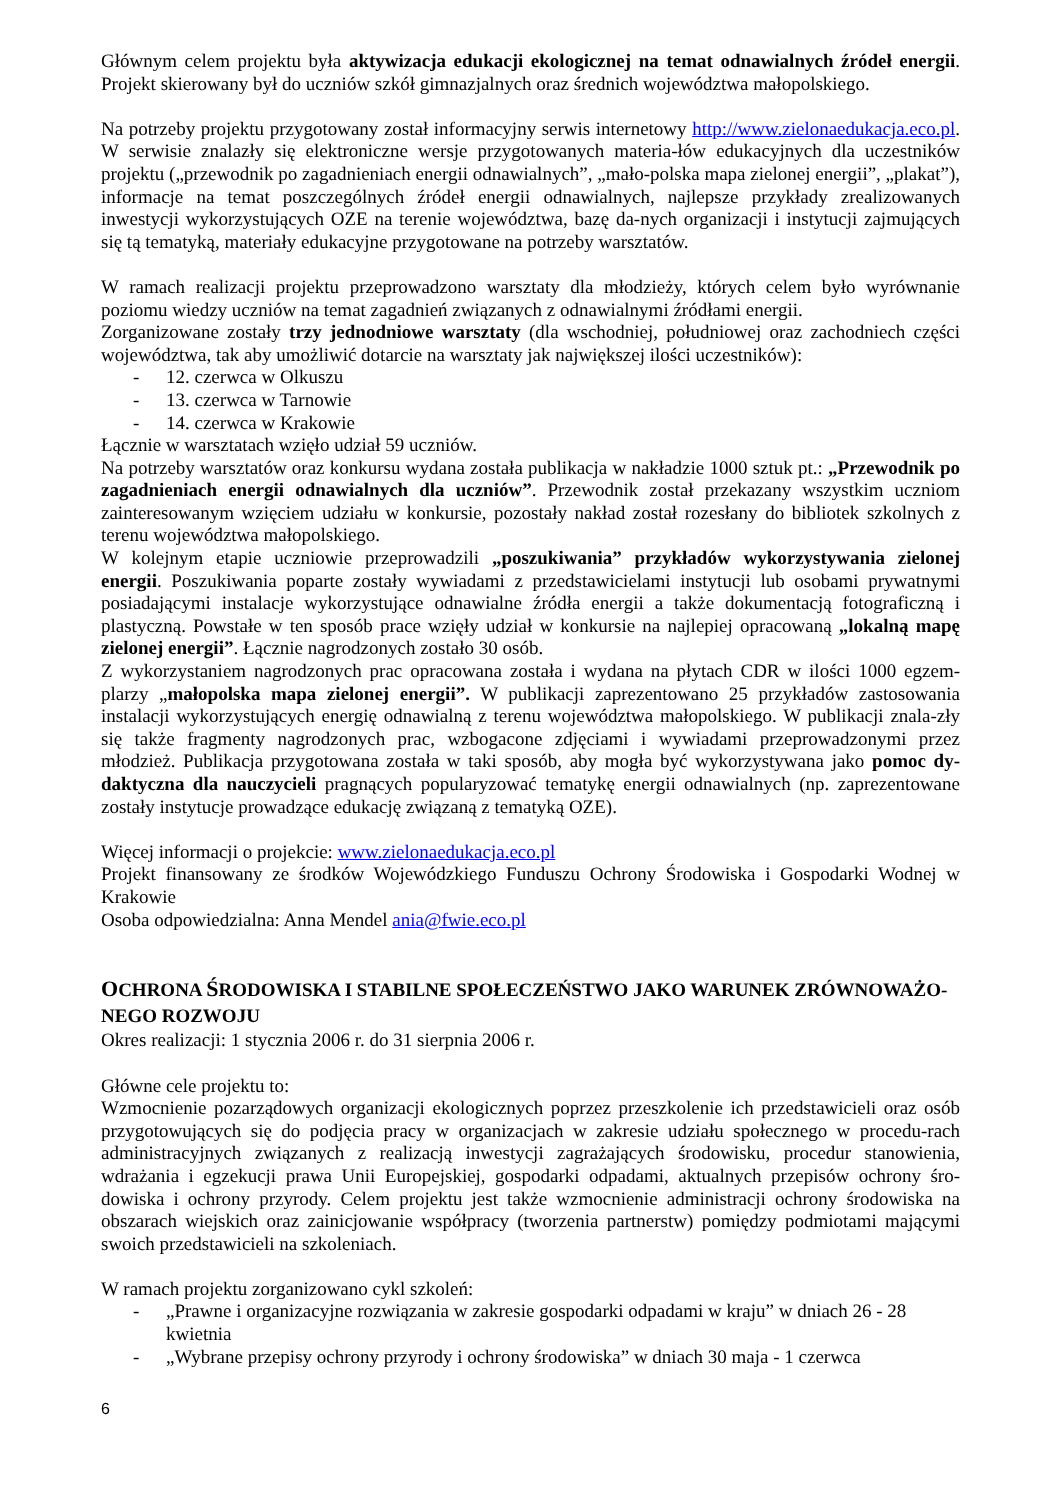Głównym celem projektu była aktywizacja edukacji ekologicznej na temat odnawialnych źródeł energii. Projekt skierowany był do uczniów szkół gimnazjalnych oraz średnich województwa małopolskiego.
Na potrzeby projektu przygotowany został informacyjny serwis internetowy http://www.zielonaedukacja.eco.pl. W serwisie znalazły się elektroniczne wersje przygotowanych materia-łów edukacyjnych dla uczestników projektu („przewodnik po zagadnieniach energii odnawialnych”, „mało-polska mapa zielonej energii”, „plakat”), informacje na temat poszczególnych źródeł energii odnawialnych, najlepsze przykłady zrealizowanych inwestycji wykorzystujących OZE na terenie województwa, bazę da-nych organizacji i instytucji zajmujących się tą tematyką, materiały edukacyjne przygotowane na potrzeby warsztatów.
W ramach realizacji projektu przeprowadzono warsztaty dla młodzieży, których celem było wyrównanie poziomu wiedzy uczniów na temat zagadnień związanych z odnawialnymi źródłami energii.
Zorganizowane zostały trzy jednodniowe warsztaty (dla wschodniej, południowej oraz zachodniech części województwa, tak aby umożliwić dotarcie na warsztaty jak największej ilości uczestników):
- 12. czerwca w Olkuszu
- 13. czerwca w Tarnowie
- 14. czerwca w Krakowie
Łącznie w warsztatach wzięło udział 59 uczniów.
Na potrzeby warsztatów oraz konkursu wydana została publikacja w nakładzie 1000 sztuk pt.: „Przewodnik po zagadnieniach energii odnawialnych dla uczniów”. Przewodnik został przekazany wszystkim uczniom zainteresowanym wzięciem udziału w konkursie, pozostały nakład został rozesłany do bibliotek szkolnych z terenu województwa małopolskiego.
W kolejnym etapie uczniowie przeprowadzili „poszukiwania” przykładów wykorzystywania zielonej energii. Poszukiwania poparte zostały wywiadami z przedstawicielami instytucji lub osobami prywatnymi posiadającymi instalacje wykorzystujące odnawialne źródła energii a także dokumentacją fotograficzną i plastyczną. Powstałe w ten sposób prace wzięły udział w konkursie na najlepiej opracowaną „lokalną mapę zielonej energii”. Łącznie nagrodzonych zostało 30 osób.
Z wykorzystaniem nagrodzonych prac opracowana została i wydana na płytach CDR w ilości 1000 egzem-plarzy „małopolska mapa zielonej energii”. W publikacji zaprezentowano 25 przykładów zastosowania instalacji wykorzystujących energię odnawialną z terenu województwa małopolskiego. W publikacji znala-zły się także fragmenty nagrodzonych prac, wzbogacone zdjęciami i wywiadami przeprowadzonymi przez młodzież. Publikacja przygotowana została w taki sposób, aby mogła być wykorzystywana jako pomoc dy-daktyczna dla nauczycieli pragnących popularyzować tematykę energii odnawialnych (np. zaprezentowane zostały instytucje prowadzące edukację związaną z tematyką OZE).
Więcej informacji o projekcie: www.zielonaedukacja.eco.pl
Projekt finansowany ze środków Wojewódzkiego Funduszu Ochrony Środowiska i Gospodarki Wodnej w Krakowie
Osoba odpowiedzialna: Anna Mendel ania@fwie.eco.pl
OCHRONA ŚRODOWISKA I STABILNE SPOŁECZEŃSTWO JAKO WARUNEK ZRÓWNOWAŻO-NEGO ROZWOJU
Okres realizacji: 1 stycznia 2006 r. do 31 sierpnia 2006 r.
Główne cele projektu to:
Wzmocnienie pozarządowych organizacji ekologicznych poprzez przeszkolenie ich przedstawicieli oraz osób przygotowujących się do podjęcia pracy w organizacjach w zakresie udziału społecznego w procedu-rach administracyjnych związanych z realizacją inwestycji zagrażających środowisku, procedur stanowienia, wdrażania i egzekucji prawa Unii Europejskiej, gospodarki odpadami, aktualnych przepisów ochrony śro-dowiska i ochrony przyrody. Celem projektu jest także wzmocnienie administracji ochrony środowiska na obszarach wiejskich oraz zainicjowanie współpracy (tworzenia partnerstw) pomiędzy podmiotami mającymi swoich przedstawicieli na szkoleniach.
W ramach projektu zorganizowano cykl szkoleń:
- „Prawne i organizacyjne rozwiązania w zakresie gospodarki odpadami w kraju” w dniach 26 - 28 kwietnia
- „Wybrane przepisy ochrony przyrody i ochrony środowiska” w dniach 30 maja - 1 czerwca
6